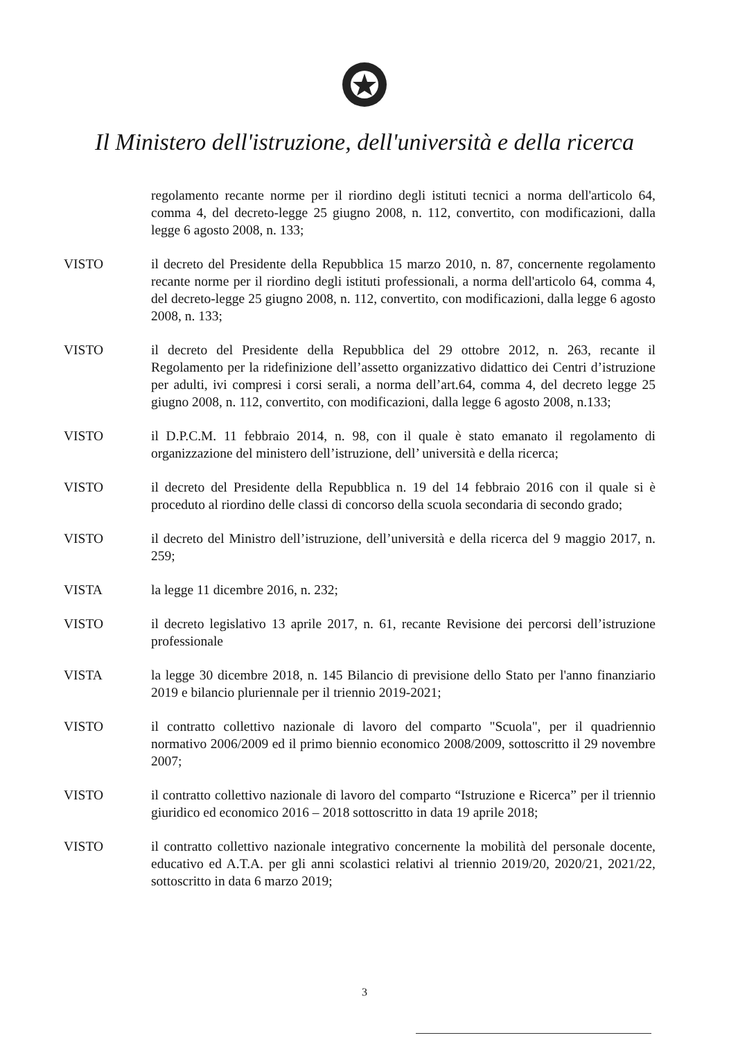Il Ministero dell'istruzione, dell'università e della ricerca
regolamento recante norme per il riordino degli istituti tecnici a norma dell'articolo 64, comma 4, del decreto-legge 25 giugno 2008, n. 112, convertito, con modificazioni, dalla legge 6 agosto 2008, n. 133;
VISTO il decreto del Presidente della Repubblica 15 marzo 2010, n. 87, concernente regolamento recante norme per il riordino degli istituti professionali, a norma dell'articolo 64, comma 4, del decreto-legge 25 giugno 2008, n. 112, convertito, con modificazioni, dalla legge 6 agosto 2008, n. 133;
VISTO il decreto del Presidente della Repubblica del 29 ottobre 2012, n. 263, recante il Regolamento per la ridefinizione dell’assetto organizzativo didattico dei Centri d’istruzione per adulti, ivi compresi i corsi serali, a norma dell’art.64, comma 4, del decreto legge 25 giugno 2008, n. 112, convertito, con modificazioni, dalla legge 6 agosto 2008, n.133;
VISTO il D.P.C.M. 11 febbraio 2014, n. 98, con il quale è stato emanato il regolamento di organizzazione del ministero dell’istruzione, dell’ università e della ricerca;
VISTO il decreto del Presidente della Repubblica n. 19 del 14 febbraio 2016 con il quale si è proceduto al riordino delle classi di concorso della scuola secondaria di secondo grado;
VISTO il decreto del Ministro dell’istruzione, dell’università e della ricerca del 9 maggio 2017, n. 259;
VISTA la legge 11 dicembre 2016, n. 232;
VISTO il decreto legislativo 13 aprile 2017, n. 61, recante Revisione dei percorsi dell’istruzione professionale
VISTA la legge 30 dicembre 2018, n. 145 Bilancio di previsione dello Stato per l'anno finanziario 2019 e bilancio pluriennale per il triennio 2019-2021;
VISTO il contratto collettivo nazionale di lavoro del comparto "Scuola", per il quadriennio normativo 2006/2009 ed il primo biennio economico 2008/2009, sottoscritto il 29 novembre 2007;
VISTO il contratto collettivo nazionale di lavoro del comparto “Istruzione e Ricerca” per il triennio giuridico ed economico 2016 – 2018 sottoscritto in data 19 aprile 2018;
VISTO il contratto collettivo nazionale integrativo concernente la mobilità del personale docente, educativo ed A.T.A. per gli anni scolastici relativi al triennio 2019/20, 2020/21, 2021/22, sottoscritto in data 6 marzo 2019;
3